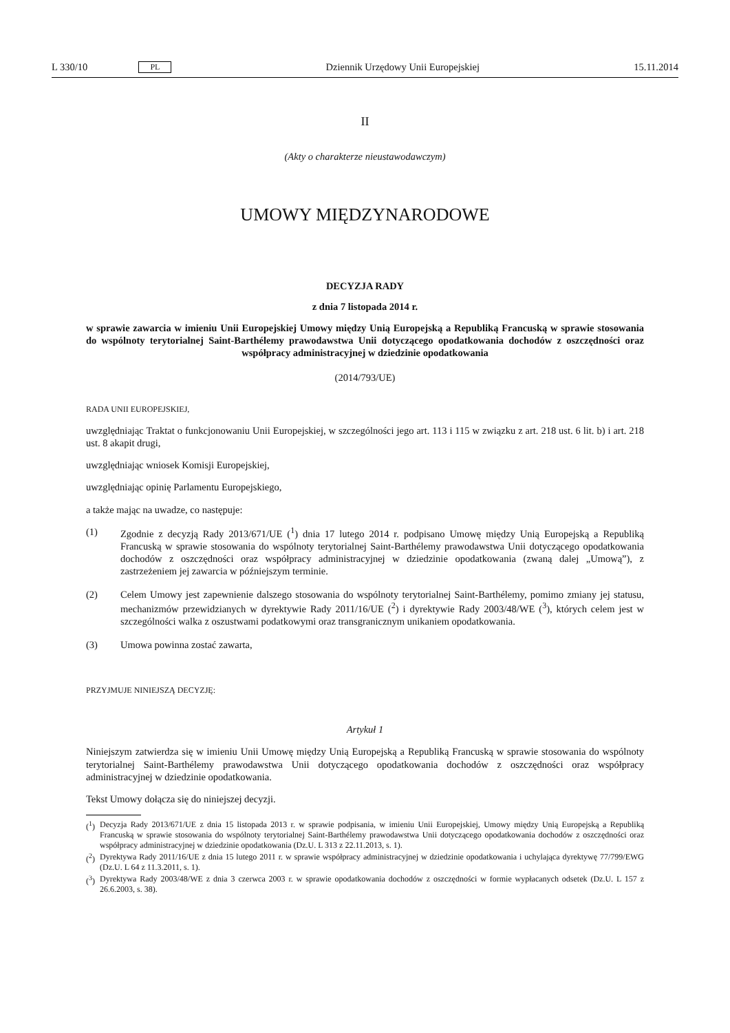L 330/10 PL Dziennik Urzędowy Unii Europejskiej 15.11.2014
II
(Akty o charakterze nieustawodawczym)
UMOWY MIĘDZYNARODOWE
DECYZJA RADY
z dnia 7 listopada 2014 r.
w sprawie zawarcia w imieniu Unii Europejskiej Umowy między Unią Europejską a Republiką Francuską w sprawie stosowania do wspólnoty terytorialnej Saint-Barthélemy prawodawstwa Unii dotyczącego opodatkowania dochodów z oszczędności oraz współpracy administracyjnej w dziedzinie opodatkowania
(2014/793/UE)
RADA UNII EUROPEJSKIEJ,
uwzględniając Traktat o funkcjonowaniu Unii Europejskiej, w szczególności jego art. 113 i 115 w związku z art. 218 ust. 6 lit. b) i art. 218 ust. 8 akapit drugi,
uwzględniając wniosek Komisji Europejskiej,
uwzględniając opinię Parlamentu Europejskiego,
a także mając na uwadze, co następuje:
(1) Zgodnie z decyzją Rady 2013/671/UE (<sup>1</sup>) dnia 17 lutego 2014 r. podpisano Umowę między Unią Europejską a Republiką Francuską w sprawie stosowania do wspólnoty terytorialnej Saint-Barthélemy prawodawstwa Unii dotyczącego opodatkowania dochodów z oszczędności oraz współpracy administracyjnej w dziedzinie opodatkowania (zwaną dalej „Umową”), z zastrzeżeniem jej zawarcia w późniejszym terminie.
(2) Celem Umowy jest zapewnienie dalszego stosowania do wspólnoty terytorialnej Saint-Barthélemy, pomimo zmiany jej statusu, mechanizmów przewidzianych w dyrektywie Rady 2011/16/UE (<sup>2</sup>) i dyrektywie Rady 2003/48/WE (<sup>3</sup>), których celem jest w szczególności walka z oszustwami podatkowymi oraz transgranicznym unikaniem opodatkowania.
(3) Umowa powinna zostać zawarta,
PRZYJMUJE NINIEJSZĄ DECYZJĘ:
Artykuł 1
Niniejszym zatwierdza się w imieniu Unii Umowę między Unią Europejską a Republiką Francuską w sprawie stosowania do wspólnoty terytorialnej Saint-Barthélemy prawodawstwa Unii dotyczącego opodatkowania dochodów z oszczędności oraz współpracy administracyjnej w dziedzinie opodatkowania.
Tekst Umowy dołącza się do niniejszej decyzji.
(<sup>1</sup>) Decyzja Rady 2013/671/UE z dnia 15 listopada 2013 r. w sprawie podpisania, w imieniu Unii Europejskiej, Umowy między Unią Europejską a Republiką Francuską w sprawie stosowania do wspólnoty terytorialnej Saint-Barthélemy prawodawstwa Unii dotyczącego opodatkowania dochodów z oszczędności oraz współpracy administracyjnej w dziedzinie opodatkowania (Dz.U. L 313 z 22.11.2013, s. 1).
(<sup>2</sup>) Dyrektywa Rady 2011/16/UE z dnia 15 lutego 2011 r. w sprawie współpracy administracyjnej w dziedzinie opodatkowania i uchylająca dyrektywę 77/799/EWG (Dz.U. L 64 z 11.3.2011, s. 1).
(<sup>3</sup>) Dyrektywa Rady 2003/48/WE z dnia 3 czerwca 2003 r. w sprawie opodatkowania dochodów z oszczędności w formie wypłacanych odsetek (Dz.U. L 157 z 26.6.2003, s. 38).